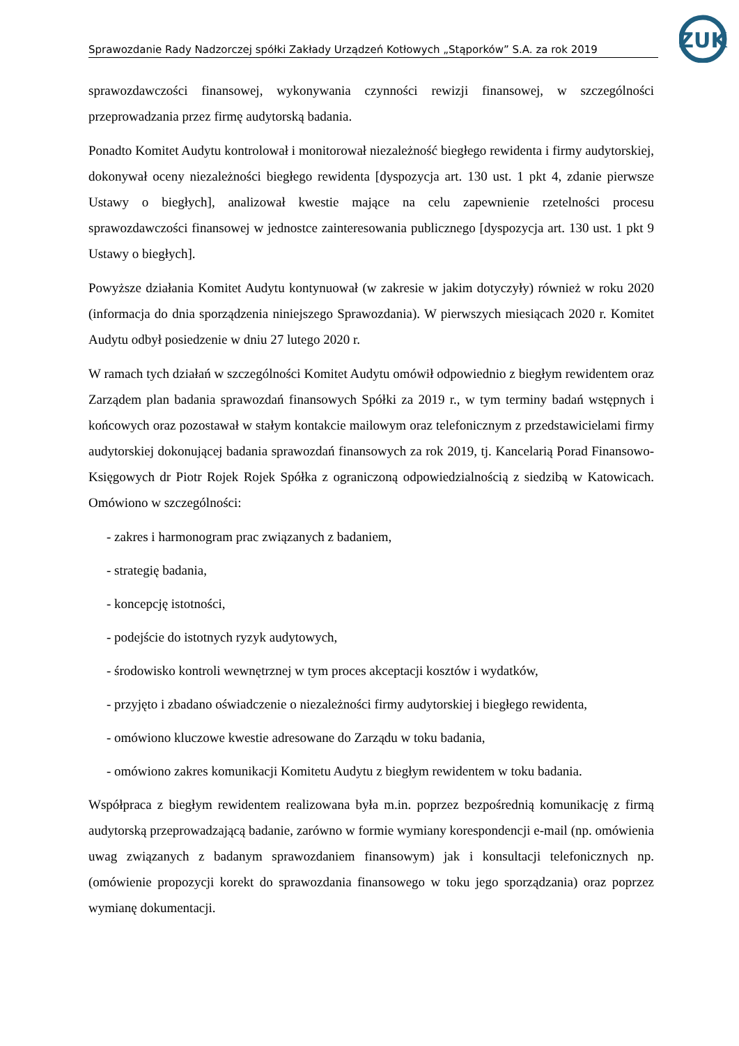ZUK
Sprawozdanie Rady Nadzorczej spółki Zakłady Urządzeń Kotłowych „Stąporków” S.A. za rok 2019
sprawozdawczości finansowej, wykonywania czynności rewizji finansowej, w szczególności przeprowadzania przez firmę audytorską badania.
Ponadto Komitet Audytu kontrolował i monitorował niezależność biegłego rewidenta i firmy audytorskiej, dokonywał oceny niezależności biegłego rewidenta [dyspozycja art. 130 ust. 1 pkt 4, zdanie pierwsze Ustawy o biegłych], analizował kwestie mające na celu zapewnienie rzetelności procesu sprawozdawczości finansowej w jednostce zainteresowania publicznego [dyspozycja art. 130 ust. 1 pkt 9 Ustawy o biegłych].
Powyższe działania Komitet Audytu kontynuował (w zakresie w jakim dotyczyły) również w roku 2020 (informacja do dnia sporządzenia niniejszego Sprawozdania). W pierwszych miesiącach 2020 r. Komitet Audytu odbył posiedzenie w dniu 27 lutego 2020 r.
W ramach tych działań w szczególności Komitet Audytu omówił odpowiednio z biegłym rewidentem oraz Zarządem plan badania sprawozdań finansowych Spółki za 2019 r., w tym terminy badań wstępnych i końcowych oraz pozostawał w stałym kontakcie mailowym oraz telefonicznym z przedstawicielami firmy audytorskiej dokonującej badania sprawozdań finansowych za rok 2019, tj. Kancelarią Porad Finansowo-Księgowych dr Piotr Rojek Rojek Spółka z ograniczoną odpowiedzialnością z siedzibą w Katowicach. Omówiono w szczególności:
- zakres i harmonogram prac związanych z badaniem,
- strategię badania,
- koncepcję istotności,
- podejście do istotnych ryzyk audytowych,
- środowisko kontroli wewnętrznej w tym proces akceptacji kosztów i wydatków,
- przyjęto i zbadano oświadczenie o niezależności firmy audytorskiej i biegłego rewidenta,
- omówiono kluczowe kwestie adresowane do Zarządu w toku badania,
- omówiono zakres komunikacji Komitetu Audytu z biegłym rewidentem w toku badania.
Współpraca z biegłym rewidentem realizowana była m.in. poprzez bezpośrednią komunikację z firmą audytorską przeprowadzającą badanie, zarówno w formie wymiany korespondencji e-mail (np. omówienia uwag związanych z badanym sprawozdaniem finansowym) jak i konsultacji telefonicznych np. (omówienie propozycji korekt do sprawozdania finansowego w toku jego sporządzania) oraz poprzez wymianę dokumentacji.